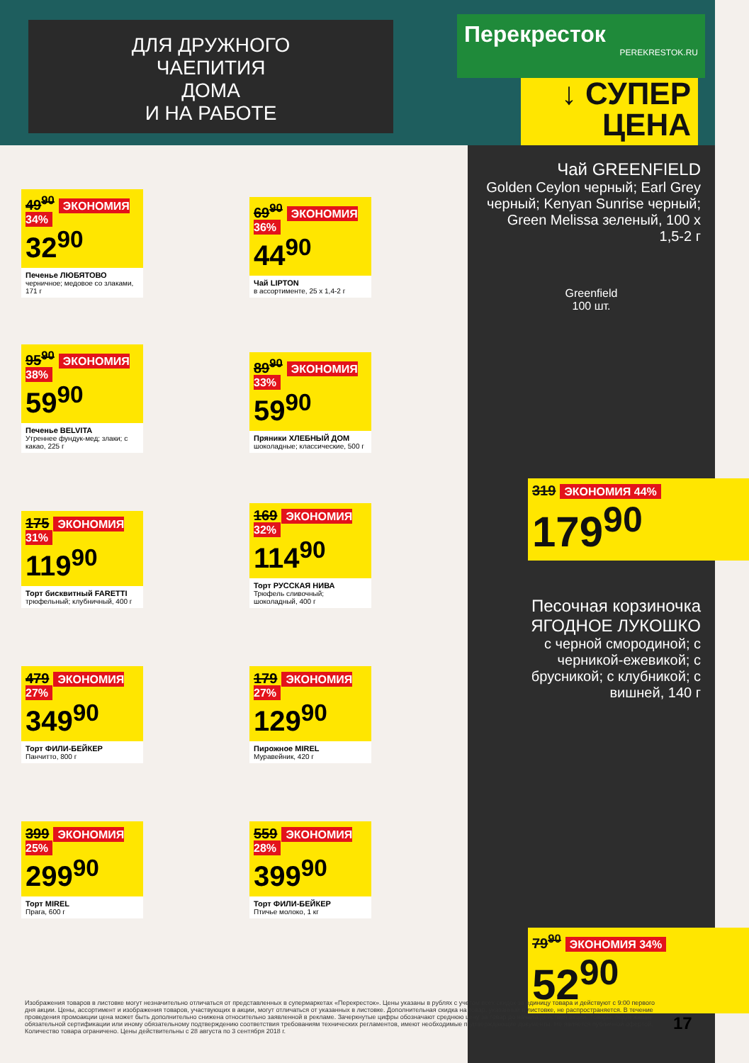ДЛЯ ДРУЖНОГО
ЧАЕПИТИЯ
ДОМА
И НА РАБОТЕ
Перекресток
PEREKRESTOK.RU
↓ СУПЕР
ЦЕНА
49<sup>90</sup> ЭКОНОМИЯ 34%
32<sup>90</sup>
Печенье ЛЮБЯТОВО
черничное; медовое со злаками, 171 г
69<sup>90</sup> ЭКОНОМИЯ 36%
44<sup>90</sup>
Чай LIPTON
в ассортименте, 25 x 1,4-2 г
95<sup>90</sup> ЭКОНОМИЯ 38%
59<sup>90</sup>
Печенье BELVITA
Утреннее фундук-мед; злаки; с какао, 225 г
89<sup>90</sup> ЭКОНОМИЯ 33%
59<sup>90</sup>
Пряники ХЛЕБНЫЙ ДОМ
шоколадные; классические, 500 г
175 ЭКОНОМИЯ 31%
119<sup>90</sup>
Торт бисквитный FARETTI
трюфельный; клубничный, 400 г
169 ЭКОНОМИЯ 32%
114<sup>90</sup>
Торт РУССКАЯ НИВА
Трюфель сливочный; шоколадный, 400 г
479 ЭКОНОМИЯ 27%
349<sup>90</sup>
Торт ФИЛИ-БЕЙКЕР
Панчитто, 800 г
179 ЭКОНОМИЯ 27%
129<sup>90</sup>
Пирожное MIREL
Муравейник, 420 г
399 ЭКОНОМИЯ 25%
299<sup>90</sup>
Торт MIREL
Прага, 600 г
559 ЭКОНОМИЯ 28%
399<sup>90</sup>
Торт ФИЛИ-БЕЙКЕР
Птичье молоко, 1 кг
Чай GREENFIELD
Golden Ceylon черный; Earl Grey черный; Kenyan Sunrise черный; Green Melissa зеленый, 100 x 1,5-2 г
Greenfield
100 шт.
319 ЭКОНОМИЯ 44%
179<sup>90</sup>
Песочная корзиночка ЯГОДНОЕ ЛУКОШКО
с черной смородиной; с черникой-ежевикой; с брусникой; с клубникой; с вишней, 140 г
79<sup>90</sup> ЭКОНОМИЯ 34%
52<sup>90</sup>
Изображения товаров в листовке могут незначительно отличаться от представленных в супермаркетах «Перекресток». Цены указаны в рублях с учетом всех скидок за единицу товара и действуют с 9:00 первого дня акции. Цены, ассортимент и изображения товаров, участвующих в акции, могут отличаться от указанных в листовке. Дополнительная скидка на товар, указанный в листовке, не распространяется. В течение проведения промоакции цена может быть дополнительно снижена относительно заявленной в рекламе. Зачеркнутые цифры обозначают среднюю цену за товар до начала действия акции. Товары, подлежащие обязательной сертификации или иному обязательному подтверждению соответствия требованиям технических регламентов, имеют необходимые подтверждающие документы. Не является публичной офертой. Количество товара ограничено. Цены действительны с 28 августа по 3 сентября 2018 г.
17